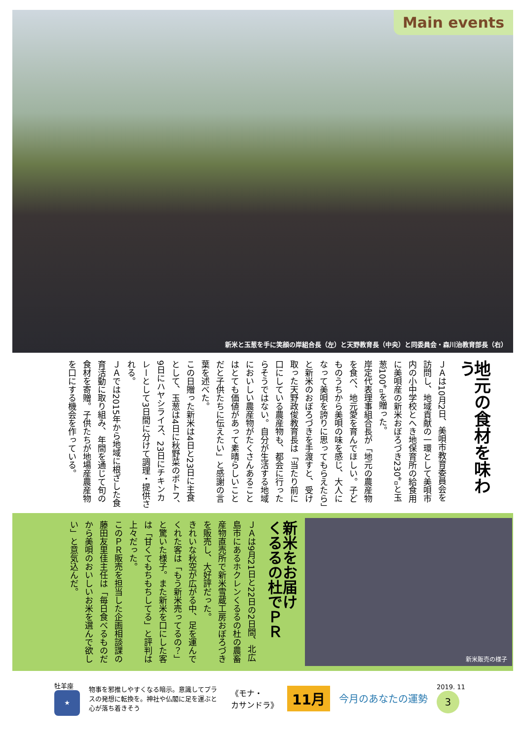Main events
新米と玉葱を手に笑顔の岸組合長（左）と天野教育長（中央）と同委員会・森川治教育部長（右）
地元の食材を味わう
ＪＡは10月2日、美唄市教育委員会を訪問し、地域貢献の一環として美唄市内の小中学校とへき地保育所の給食用に美唄産の新米おぼろづき230㌔と玉葱100㌔を贈った。
岸定代表理事組合長が「地元の農産物を食べ、地元愛を育んでほしい。子どものうちから美唄の味を感じ、大人になって美唄を誇りに思ってもらえたら」と新米のおぼろづきを手渡すと、受け取った天野政俊教育長は「当たり前に口にしている農産物も、都会に行ったらそうではない。自分が生活する地域においしい農産物がたくさんあることはとても価値があって素晴らしいことだと子供たちに伝えたい」と感謝の言葉を述べた。
この日贈った新米は4日と23日に主食として、玉葱は4日に秋野菜のポトフ、9日にハヤシライス、23日にチキンカレーとして3日間に分けて調理・提供される。
ＪＡでは2015年から地域に根ざした食育活動に取り組み、年間を通じて旬の食材を寄贈。子供たちが地場産農産物を口にする機会を作っている。
新米をお届け
くるるの杜でＰＲ
ＪＡは9月21日と22日の2日間、北広島市にあるホクレンくるるの杜の農畜産物直売所で新米雪蔵工房おぼろづきを販売し、大好評だった。
きれいな秋空が広がる中、足を運んでくれた客は「もう新米売ってるの？」と驚いた様子。また新米を口にした客は「甘くてもちもちしてる」と評判は上々だった。
このＰＲ販売を担当した企画相談課の藤田友里佳主任は「毎日食べるものだから美唄のおいしいお米を選んで欲しい」と意気込んだ。
新米販売の様子
牡羊座
★
物事を邪推しやすくなる暗示。意識してプラスの発想に転換を。神社や仏閣に足を運ぶと心が落ち着きそう
《モナ・
カサンドラ》
11月
今月のあなたの運勢
2019. 11
3